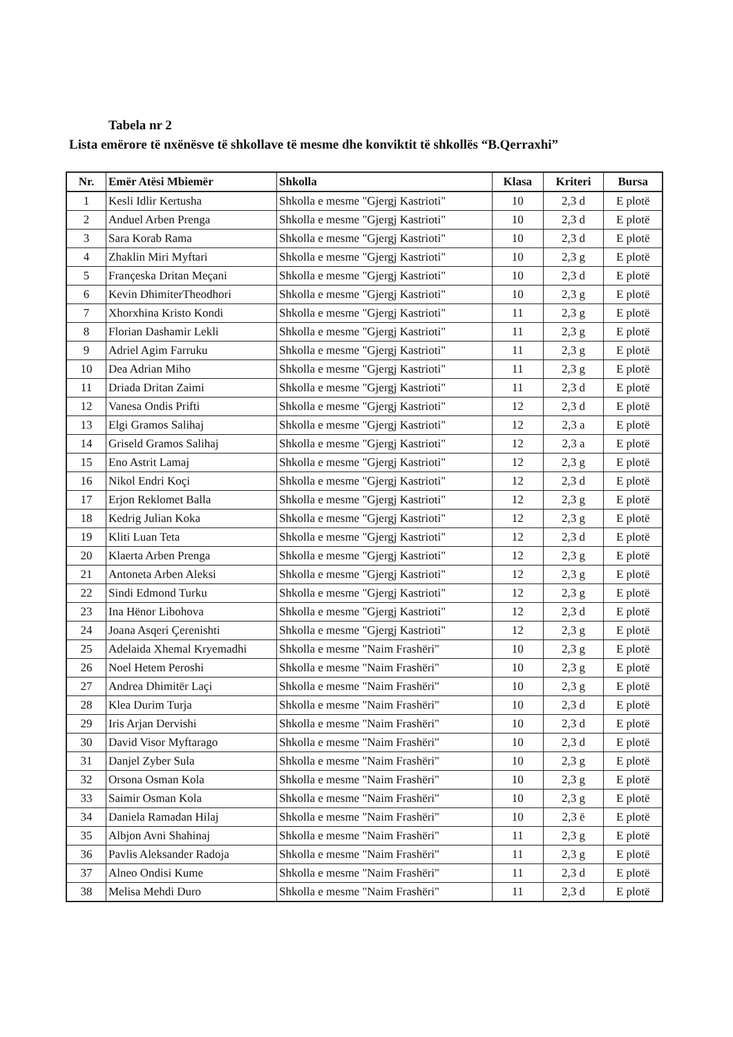Tabela nr 2
Lista emërore të nxënësve të shkollave të mesme dhe konviktit të shkollës “B.Qerraxhi”
| Nr. | Emër Atësi Mbiemër | Shkolla | Klasa | Kriteri | Bursa |
| --- | --- | --- | --- | --- | --- |
| 1 | Kesli Idlir Kertusha | Shkolla e mesme "Gjergj Kastrioti" | 10 | 2,3 d | E plotë |
| 2 | Anduel Arben Prenga | Shkolla e mesme "Gjergj Kastrioti" | 10 | 2,3 d | E plotë |
| 3 | Sara Korab Rama | Shkolla e mesme "Gjergj Kastrioti" | 10 | 2,3 d | E plotë |
| 4 | Zhaklin Miri Myftari | Shkolla e mesme "Gjergj Kastrioti" | 10 | 2,3 g | E plotë |
| 5 | Françeska Dritan Meçani | Shkolla e mesme "Gjergj Kastrioti" | 10 | 2,3 d | E plotë |
| 6 | Kevin DhimiterTheodhori | Shkolla e mesme "Gjergj Kastrioti" | 10 | 2,3 g | E plotë |
| 7 | Xhorxhina Kristo Kondi | Shkolla e mesme "Gjergj Kastrioti" | 11 | 2,3 g | E plotë |
| 8 | Florian Dashamir Lekli | Shkolla e mesme "Gjergj Kastrioti" | 11 | 2,3 g | E plotë |
| 9 | Adriel Agim Farruku | Shkolla e mesme "Gjergj Kastrioti" | 11 | 2,3 g | E plotë |
| 10 | Dea Adrian Miho | Shkolla e mesme "Gjergj Kastrioti" | 11 | 2,3 g | E plotë |
| 11 | Driada Dritan Zaimi | Shkolla e mesme "Gjergj Kastrioti" | 11 | 2,3 d | E plotë |
| 12 | Vanesa Ondis Prifti | Shkolla e mesme "Gjergj Kastrioti" | 12 | 2,3 d | E plotë |
| 13 | Elgi Gramos Salihaj | Shkolla e mesme "Gjergj Kastrioti" | 12 | 2,3 a | E plotë |
| 14 | Griseld Gramos Salihaj | Shkolla e mesme "Gjergj Kastrioti" | 12 | 2,3 a | E plotë |
| 15 | Eno Astrit Lamaj | Shkolla e mesme "Gjergj Kastrioti" | 12 | 2,3 g | E plotë |
| 16 | Nikol Endri Koçi | Shkolla e mesme "Gjergj Kastrioti" | 12 | 2,3 d | E plotë |
| 17 | Erjon Reklomet Balla | Shkolla e mesme "Gjergj Kastrioti" | 12 | 2,3 g | E plotë |
| 18 | Kedrig Julian Koka | Shkolla e mesme "Gjergj Kastrioti" | 12 | 2,3 g | E plotë |
| 19 | Kliti Luan Teta | Shkolla e mesme "Gjergj Kastrioti" | 12 | 2,3 d | E plotë |
| 20 | Klaerta Arben Prenga | Shkolla e mesme "Gjergj Kastrioti" | 12 | 2,3 g | E plotë |
| 21 | Antoneta Arben Aleksi | Shkolla e mesme "Gjergj Kastrioti" | 12 | 2,3 g | E plotë |
| 22 | Sindi Edmond Turku | Shkolla e mesme "Gjergj Kastrioti" | 12 | 2,3 g | E plotë |
| 23 | Ina Hënor Libohova | Shkolla e mesme "Gjergj Kastrioti" | 12 | 2,3 d | E plotë |
| 24 | Joana Asqeri Çerenishti | Shkolla e mesme "Gjergj Kastrioti" | 12 | 2,3 g | E plotë |
| 25 | Adelaida Xhemal Kryemadhi | Shkolla e mesme "Naim Frashëri" | 10 | 2,3 g | E plotë |
| 26 | Noel Hetem Peroshi | Shkolla e mesme "Naim Frashëri" | 10 | 2,3 g | E plotë |
| 27 | Andrea Dhimitër Laçi | Shkolla e mesme "Naim Frashëri" | 10 | 2,3 g | E plotë |
| 28 | Klea Durim Turja | Shkolla e mesme "Naim Frashëri" | 10 | 2,3 d | E plotë |
| 29 | Iris Arjan Dervishi | Shkolla e mesme "Naim Frashëri" | 10 | 2,3 d | E plotë |
| 30 | David Visor Myftarago | Shkolla e mesme "Naim Frashëri" | 10 | 2,3 d | E plotë |
| 31 | Danjel Zyber Sula | Shkolla e mesme "Naim Frashëri" | 10 | 2,3 g | E plotë |
| 32 | Orsona Osman Kola | Shkolla e mesme "Naim Frashëri" | 10 | 2,3 g | E plotë |
| 33 | Saimir Osman Kola | Shkolla e mesme "Naim Frashëri" | 10 | 2,3 g | E plotë |
| 34 | Daniela Ramadan Hilaj | Shkolla e mesme "Naim Frashëri" | 10 | 2,3 ë | E plotë |
| 35 | Albjon Avni Shahinaj | Shkolla e mesme "Naim Frashëri" | 11 | 2,3 g | E plotë |
| 36 | Pavlis Aleksander Radoja | Shkolla e mesme "Naim Frashëri" | 11 | 2,3 g | E plotë |
| 37 | Alneo Ondisi Kume | Shkolla e mesme "Naim Frashëri" | 11 | 2,3 d | E plotë |
| 38 | Melisa Mehdi Duro | Shkolla e mesme "Naim Frashëri" | 11 | 2,3 d | E plotë |